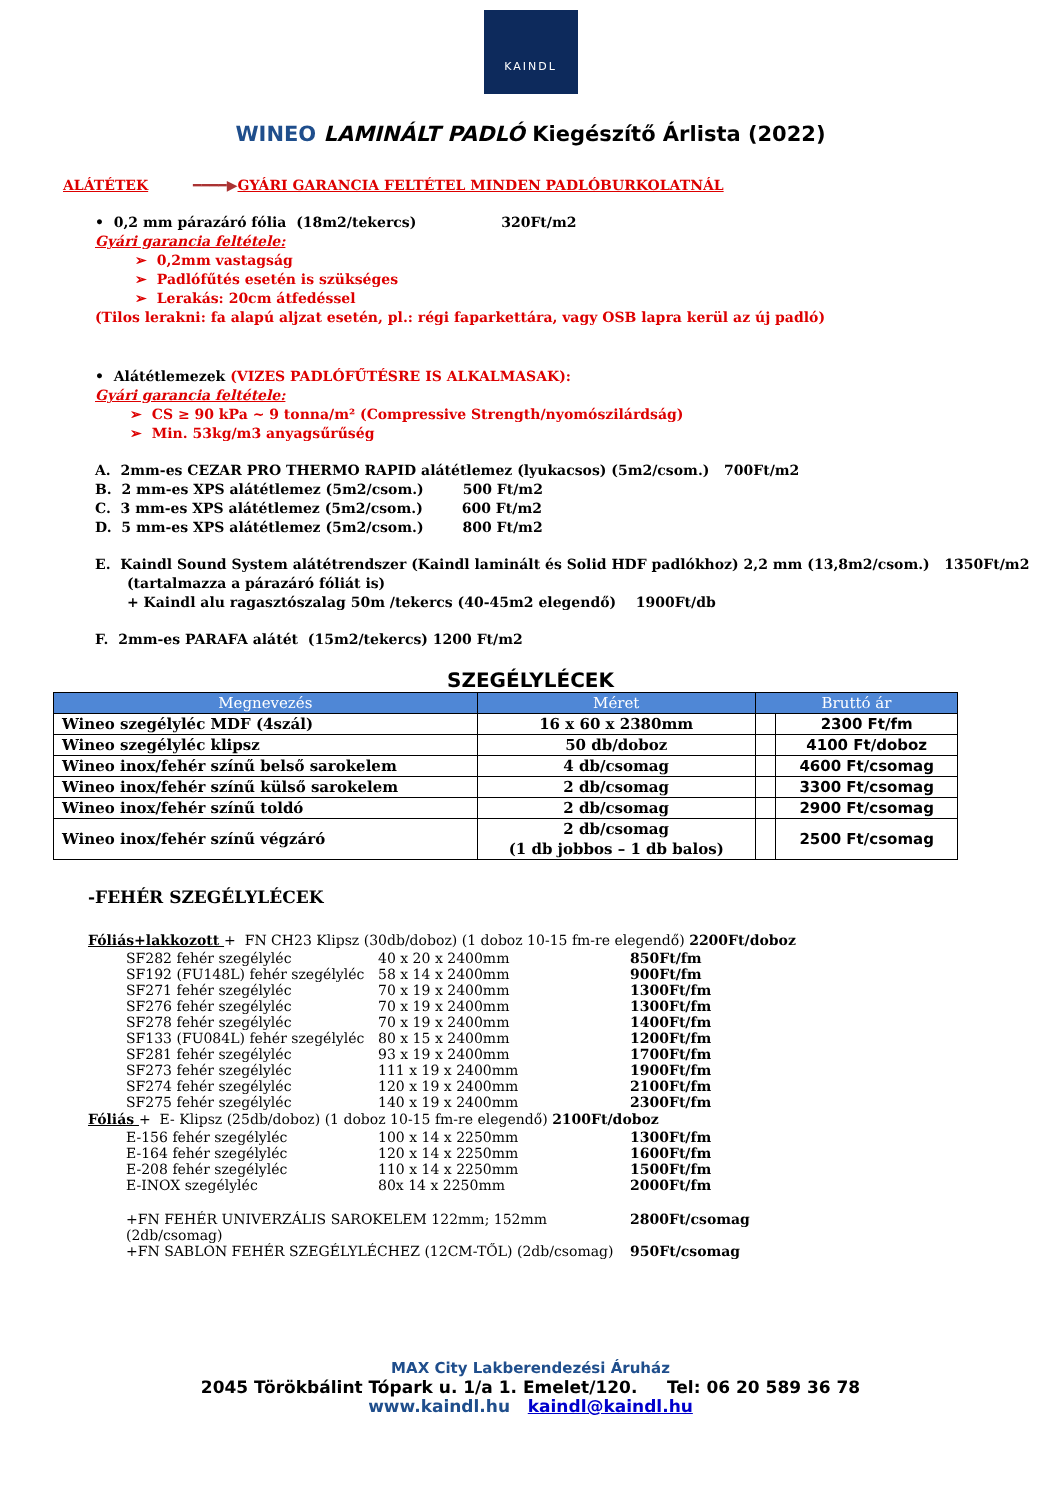KAINDL
WINEO LAMINÁLT PADLÓ Kiegészítő Árlista (2022)
ALÁTÉTEK ━━━━▶GYÁRI GARANCIA FELTÉTEL MINDEN PADLÓBURKOLATNÁL
• 0,2 mm párazáró fólia (18m2/tekercs) 320Ft/m2
Gyári garancia feltétele:
➢ 0,2mm vastagság
➢ Padlófűtés esetén is szükséges
➢ Lerakás: 20cm átfedéssel
(Tilos lerakni: fa alapú aljzat esetén, pl.: régi faparkettára, vagy OSB lapra kerül az új padló)
• Alátétlemezek (VIZES PADLÓFŰTÉSRE IS ALKALMASAK):
Gyári garancia feltétele:
➢ CS ≥ 90 kPa ~ 9 tonna/m² (Compressive Strength/nyomószilárdság)
➢ Min. 53kg/m3 anyagsűrűség
A. 2mm-es CEZAR PRO THERMO RAPID alátétlemez (lyukacsos) (5m2/csom.) 700Ft/m2
B. 2 mm-es XPS alátétlemez (5m2/csom.) 500 Ft/m2
C. 3 mm-es XPS alátétlemez (5m2/csom.) 600 Ft/m2
D. 5 mm-es XPS alátétlemez (5m2/csom.) 800 Ft/m2
E. Kaindl Sound System alátétrendszer (Kaindl laminált és Solid HDF padlókhoz) 2,2 mm (13,8m2/csom.) 1350Ft/m2
(tartalmazza a párazáró fóliát is)
+ Kaindl alu ragasztószalag 50m /tekercs (40-45m2 elegendő) 1900Ft/db
F. 2mm-es PARAFA alátét (15m2/tekercs) 1200 Ft/m2
SZEGÉLYLÉCEK
| Megnevezés | Méret | Bruttó ár | |
| --- | --- | --- | --- |
| Wineo szegélyléc MDF (4szál) | 16 x 60 x 2380mm | | 2300 Ft/fm |
| Wineo szegélyléc klipsz | 50 db/doboz | | 4100 Ft/doboz |
| Wineo inox/fehér színű belső sarokelem | 4 db/csomag | | 4600 Ft/csomag |
| Wineo inox/fehér színű külső sarokelem | 2 db/csomag | | 3300 Ft/csomag |
| Wineo inox/fehér színű toldó | 2 db/csomag | | 2900 Ft/csomag |
| Wineo inox/fehér színű végzáró | 2 db/csomag (1 db jobbos – 1 db balos) | | 2500 Ft/csomag |
-FEHÉR SZEGÉLYLÉCEK
Fóliás+lakkozott + FN CH23 Klipsz (30db/doboz) (1 doboz 10-15 fm-re elegendő) 2200Ft/doboz
SF282 fehér szegélyléc 40 x 20 x 2400mm 850Ft/fm
SF192 (FU148L) fehér szegélyléc 58 x 14 x 2400mm 900Ft/fm
SF271 fehér szegélyléc 70 x 19 x 2400mm 1300Ft/fm
SF276 fehér szegélyléc 70 x 19 x 2400mm 1300Ft/fm
SF278 fehér szegélyléc 70 x 19 x 2400mm 1400Ft/fm
SF133 (FU084L) fehér szegélyléc 80 x 15 x 2400mm 1200Ft/fm
SF281 fehér szegélyléc 93 x 19 x 2400mm 1700Ft/fm
SF273 fehér szegélyléc 111 x 19 x 2400mm 1900Ft/fm
SF274 fehér szegélyléc 120 x 19 x 2400mm 2100Ft/fm
SF275 fehér szegélyléc 140 x 19 x 2400mm 2300Ft/fm
Fóliás + E- Klipsz (25db/doboz) (1 doboz 10-15 fm-re elegendő) 2100Ft/doboz
E-156 fehér szegélyléc 100 x 14 x 2250mm 1300Ft/fm
E-164 fehér szegélyléc 120 x 14 x 2250mm 1600Ft/fm
E-208 fehér szegélyléc 110 x 14 x 2250mm 1500Ft/fm
E-INOX szegélyléc 80x 14 x 2250mm 2000Ft/fm
+FN FEHÉR UNIVERZÁLIS SAROKELEM 122mm; 152mm (2db/csomag) 2800Ft/csomag
+FN SABLON FEHÉR SZEGÉLYLÉCHEZ (12CM-TŐL) (2db/csomag) 950Ft/csomag
MAX City Lakberendezési Áruház
2045 Törökbálint Tópark u. 1/a 1. Emelet/120. Tel: 06 20 589 36 78
www.kaindl.hu kaindl@kaindl.hu